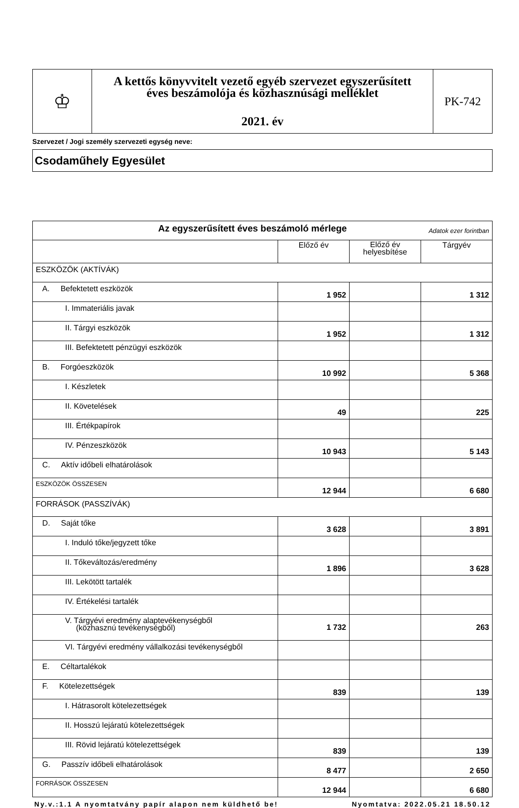| ♔ | A kettős könyvvitelt vezető egyéb szervezet egyszerűsített éves beszámolója és közhasznúsági melléklet 2021. év | PK-742 |
Szervezet / Jogi személy szervezeti egység neve:
Csodaműhely Egyesület
| Az egyszerűsített éves beszámoló mérlege Adatok ezer forintban | | | |
| | Előző év | Előző év helyesbítése | Tárgyév |
| ESZKÖZÖK (AKTÍVÁK) | | | |
| A. Befektetett eszközök | 1 952 | | 1 312 |
| I. Immateriális javak | | | |
| II. Tárgyi eszközök | 1 952 | | 1 312 |
| III. Befektetett pénzügyi eszközök | | | |
| B. Forgóeszközök | 10 992 | | 5 368 |
| I. Készletek | | | |
| II. Követelések | 49 | | 225 |
| III. Értékpapírok | | | |
| IV. Pénzeszközök | 10 943 | | 5 143 |
| C. Aktív időbeli elhatárolások | | | |
| ESZKÖZÖK ÖSSZESEN | 12 944 | | 6 680 |
| FORRÁSOK (PASSZÍVÁK) | | | |
| D. Saját tőke | 3 628 | | 3 891 |
| I. Induló tőke/jegyzett tőke | | | |
| II. Tőkeváltozás/eredmény | 1 896 | | 3 628 |
| III. Lekötött tartalék | | | |
| IV. Értékelési tartalék | | | |
| V. Tárgyévi eredmény alaptevékenységből (közhasznú tevékenységből) | 1 732 | | 263 |
| VI. Tárgyévi eredmény vállalkozási tevékenységből | | | |
| E. Céltartalékok | | | |
| F. Kötelezettségek | 839 | | 139 |
| I. Hátrasorolt kötelezettségek | | | |
| II. Hosszú lejáratú kötelezettségek | | | |
| III. Rövid lejáratú kötelezettségek | 839 | | 139 |
| G. Passzív időbeli elhatárolások | 8 477 | | 2 650 |
| FORRÁSOK ÖSSZESEN | 12 944 | | 6 680 |
Ny.v.:1.1 A nyomtatvány papír alapon nem küldhető be! Nyomtatva: 2022.05.21 18.50.12